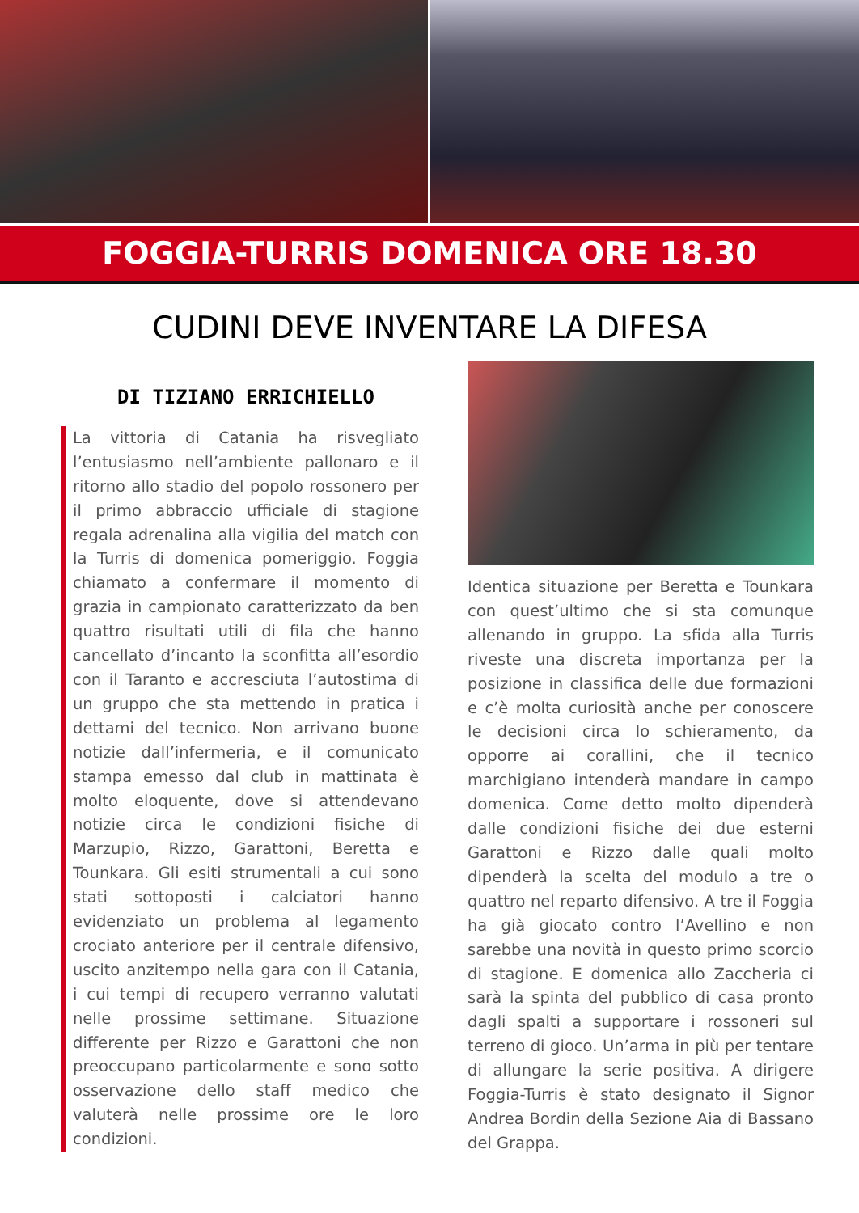FOGGIA-TURRIS DOMENICA ORE 18.30
CUDINI DEVE INVENTARE LA DIFESA
DI TIZIANO ERRICHIELLO
La vittoria di Catania ha risvegliato l’entusiasmo nell’ambiente pallonaro e il ritorno allo stadio del popolo rossonero per il primo abbraccio ufficiale di stagione regala adrenalina alla vigilia del match con la Turris di domenica pomeriggio. Foggia chiamato a confermare il momento di grazia in campionato caratterizzato da ben quattro risultati utili di fila che hanno cancellato d’incanto la sconfitta all’esordio con il Taranto e accresciuta l’autostima di un gruppo che sta mettendo in pratica i dettami del tecnico. Non arrivano buone notizie dall’infermeria, e il comunicato stampa emesso dal club in mattinata è molto eloquente, dove si attendevano notizie circa le condizioni fisiche di Marzupio, Rizzo, Garattoni, Beretta e Tounkara. Gli esiti strumentali a cui sono stati sottoposti i calciatori hanno evidenziato un problema al legamento crociato anteriore per il centrale difensivo, uscito anzitempo nella gara con il Catania, i cui tempi di recupero verranno valutati nelle prossime settimane. Situazione differente per Rizzo e Garattoni che non preoccupano particolarmente e sono sotto osservazione dello staff medico che valuterà nelle prossime ore le loro condizioni.
Identica situazione per Beretta e Tounkara con quest’ultimo che si sta comunque allenando in gruppo. La sfida alla Turris riveste una discreta importanza per la posizione in classifica delle due formazioni e c’è molta curiosità anche per conoscere le decisioni circa lo schieramento, da opporre ai corallini, che il tecnico marchigiano intenderà mandare in campo domenica. Come detto molto dipenderà dalle condizioni fisiche dei due esterni Garattoni e Rizzo dalle quali molto dipenderà la scelta del modulo a tre o quattro nel reparto difensivo. A tre il Foggia ha già giocato contro l’Avellino e non sarebbe una novità in questo primo scorcio di stagione. E domenica allo Zaccheria ci sarà la spinta del pubblico di casa pronto dagli spalti a supportare i rossoneri sul terreno di gioco. Un’arma in più per tentare di allungare la serie positiva. A dirigere Foggia-Turris è stato designato il Signor Andrea Bordin della Sezione Aia di Bassano del Grappa.